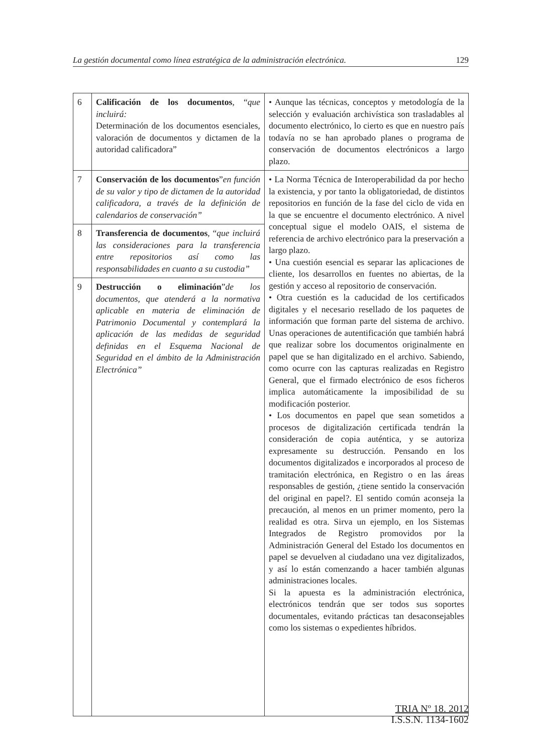La gestión documental como línea estratégica de la administración electrónica. 129
| 6 | Calificación de los documentos , “ que incluirá: Determinación de los documentos esenciales, valoración de documentos y dictamen de la autoridad calificadora” | • Aunque las técnicas, conceptos y metodología de la selección y evaluación archivística son trasladables al documento electrónico, lo cierto es que en nuestro país todavía no se han aprobado planes o programa de conservación de documentos electrónicos a largo plazo. |
| 7 | Conservación de los documentos ” en función de su valor y tipo de dictamen de la autoridad calificadora, a través de la definición de calendarios de conservación” | • La Norma Técnica de Interoperabilidad da por hecho la existencia, y por tanto la obligatoriedad, de distintos repositorios en función de la fase del ciclo de vida en la que se encuentre el documento electrónico. A nivel conceptual sigue el modelo OAIS, el sistema de referencia de archivo electrónico para la preservación a largo plazo. • Una cuestión esencial es separar las aplicaciones de cliente, los desarrollos en fuentes no abiertas, de la gestión y acceso al repositorio de conservación. • Otra cuestión es la caducidad de los certificados digitales y el necesario resellado de los paquetes de información que forman parte del sistema de archivo. Unas operaciones de autentificación que también habrá que realizar sobre los documentos originalmente en papel que se han digitalizado en el archivo. Sabiendo, como ocurre con las capturas realizadas en Registro General, que el firmado electrónico de esos ficheros implica automáticamente la imposibilidad de su modificación posterior. • Los documentos en papel que sean sometidos a procesos de digitalización certificada tendrán la consideración de copia auténtica, y se autoriza expresamente su destrucción. Pensando en los documentos digitalizados e incorporados al proceso de tramitación electrónica, en Registro o en las áreas responsables de gestión, ¿tiene sentido la conservación del original en papel?. El sentido común aconseja la precaución, al menos en un primer momento, pero la realidad es otra. Sirva un ejemplo, en los Sistemas Integrados de Registro promovidos por la Administración General del Estado los documentos en papel se devuelven al ciudadano una vez digitalizados, y así lo están comenzando a hacer también algunas administraciones locales. Si la apuesta es la administración electrónica, electrónicos tendrán que ser todos sus soportes documentales, evitando prácticas tan desaconsejables como los sistemas o expedientes híbridos. |
| 8 | Transferencia de documentos , “ que incluirá las consideraciones para la transferencia entre repositorios así como las responsabilidades en cuanto a su custodia” | |
| 9 | Destrucción o eliminación ” de los documentos, que atenderá a la normativa aplicable en materia de eliminación de Patrimonio Documental y contemplará la aplicación de las medidas de seguridad definidas en el Esquema Nacional de Seguridad en el ámbito de la Administración Electrónica” | |
TRIA Nº 18. 2012
I.S.S.N. 1134-1602